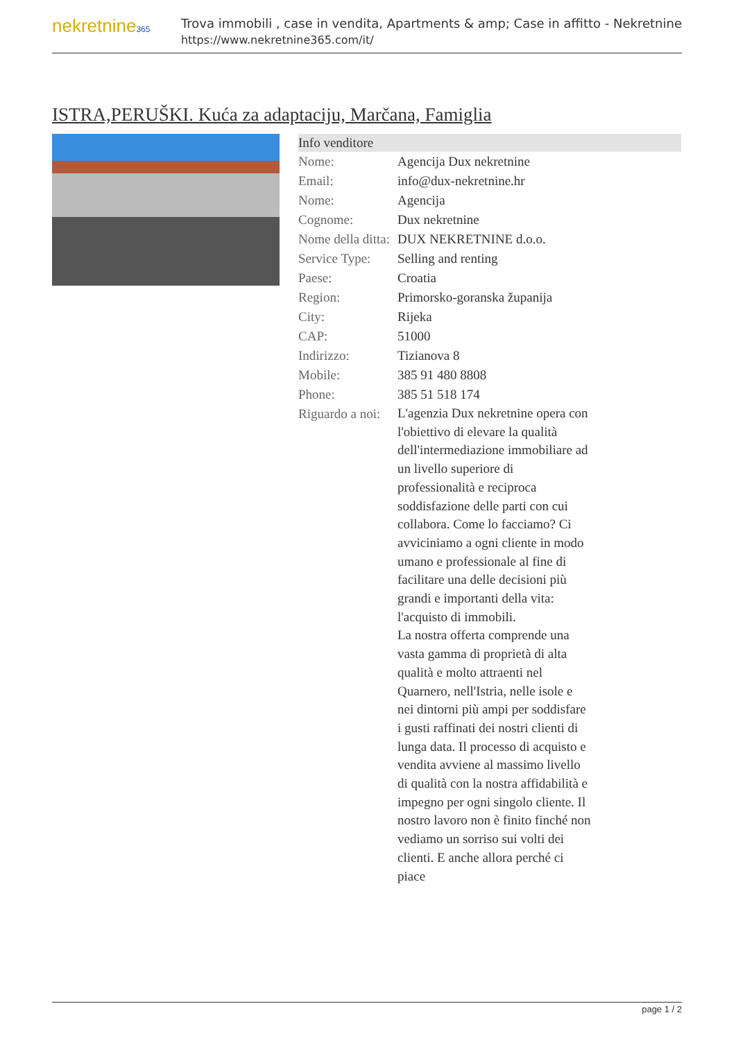nekretnine365
Trova immobili , case in vendita, Apartments & amp; Case in affitto - Nekretnine
https://www.nekretnine365.com/it/
ISTRA,PERUŠKI. Kuća za adaptaciju, Marčana, Famiglia
| Info venditore | |
| --- | --- |
| Nome: | Agencija Dux nekretnine |
| Email: | info@dux-nekretnine.hr |
| Nome: | Agencija |
| Cognome: | Dux nekretnine |
| Nome della ditta: | DUX NEKRETNINE d.o.o. |
| Service Type: | Selling and renting |
| Paese: | Croatia |
| Region: | Primorsko-goranska županija |
| City: | Rijeka |
| CAP: | 51000 |
| Indirizzo: | Tizianova 8 |
| Mobile: | 385 91 480 8808 |
| Phone: | 385 51 518 174 |
| Riguardo a noi: | L'agenzia Dux nekretnine opera con l'obiettivo di elevare la qualità dell'intermediazione immobiliare ad un livello superiore di professionalità e reciproca soddisfazione delle parti con cui collabora. Come lo facciamo? Ci avviciniamo a ogni cliente in modo umano e professionale al fine di facilitare una delle decisioni più grandi e importanti della vita: l'acquisto di immobili. La nostra offerta comprende una vasta gamma di proprietà di alta qualità e molto attraenti nel Quarnero, nell'Istria, nelle isole e nei dintorni più ampi per soddisfare i gusti raffinati dei nostri clienti di lunga data. Il processo di acquisto e vendita avviene al massimo livello di qualità con la nostra affidabilità e impegno per ogni singolo cliente. Il nostro lavoro non è finito finché non vediamo un sorriso sui volti dei clienti. E anche allora perché ci piace |
page 1 / 2